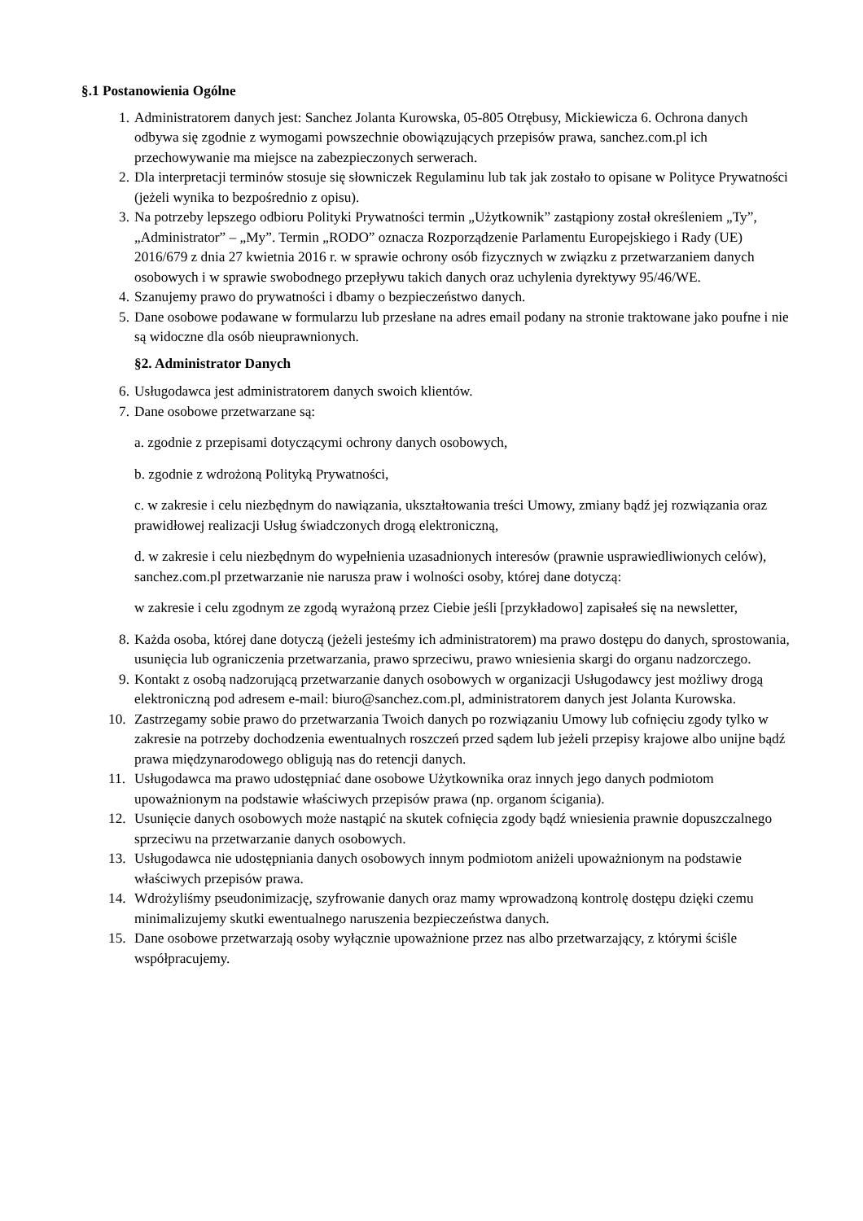§.1 Postanowienia Ogólne
1. Administratorem danych jest: Sanchez Jolanta Kurowska, 05-805 Otrębusy, Mickiewicza 6. Ochrona danych odbywa się zgodnie z wymogami powszechnie obowiązujących przepisów prawa, sanchez.com.pl ich przechowywanie ma miejsce na zabezpieczonych serwerach.
2. Dla interpretacji terminów stosuje się słowniczek Regulaminu lub tak jak zostało to opisane w Polityce Prywatności (jeżeli wynika to bezpośrednio z opisu).
3. Na potrzeby lepszego odbioru Polityki Prywatności termin „Użytkownik” zastąpiony został określeniem „Ty”, „Administrator” – „My”. Termin „RODO” oznacza Rozporządzenie Parlamentu Europejskiego i Rady (UE) 2016/679 z dnia 27 kwietnia 2016 r. w sprawie ochrony osób fizycznych w związku z przetwarzaniem danych osobowych i w sprawie swobodnego przepływu takich danych oraz uchylenia dyrektywy 95/46/WE.
4. Szanujemy prawo do prywatności i dbamy o bezpieczeństwo danych.
5. Dane osobowe podawane w formularzu lub przesłane na adres email podany na stronie traktowane jako poufne i nie są widoczne dla osób nieuprawnionych.
§2. Administrator Danych
6. Usługodawca jest administratorem danych swoich klientów.
7. Dane osobowe przetwarzane są:
a. zgodnie z przepisami dotyczącymi ochrony danych osobowych,
b. zgodnie z wdrożoną Polityką Prywatności,
c. w zakresie i celu niezbędnym do nawiązania, ukształtowania treści Umowy, zmiany bądź jej rozwiązania oraz prawidłowej realizacji Usług świadczonych drogą elektroniczną,
d. w zakresie i celu niezbędnym do wypełnienia uzasadnionych interesów (prawnie usprawiedliwionych celów), sanchez.com.pl przetwarzanie nie narusza praw i wolności osoby, której dane dotyczą:
w zakresie i celu zgodnym ze zgodą wyrażoną przez Ciebie jeśli [przykładowo] zapisałeś się na newsletter,
8. Każda osoba, której dane dotyczą (jeżeli jesteśmy ich administratorem) ma prawo dostępu do danych, sprostowania, usunięcia lub ograniczenia przetwarzania, prawo sprzeciwu, prawo wniesienia skargi do organu nadzorczego.
9. Kontakt z osobą nadzorującą przetwarzanie danych osobowych w organizacji Usługodawcy jest możliwy drogą elektroniczną pod adresem e-mail: biuro@sanchez.com.pl, administratorem danych jest Jolanta Kurowska.
10. Zastrzegamy sobie prawo do przetwarzania Twoich danych po rozwiązaniu Umowy lub cofnięciu zgody tylko w zakresie na potrzeby dochodzenia ewentualnych roszczeń przed sądem lub jeżeli przepisy krajowe albo unijne bądź prawa międzynarodowego obligują nas do retencji danych.
11. Usługodawca ma prawo udostępniać dane osobowe Użytkownika oraz innych jego danych podmiotom upoważnionym na podstawie właściwych przepisów prawa (np. organom ścigania).
12. Usunięcie danych osobowych może nastąpić na skutek cofnięcia zgody bądź wniesienia prawnie dopuszczalnego sprzeciwu na przetwarzanie danych osobowych.
13. Usługodawca nie udostępniania danych osobowych innym podmiotom aniżeli upoważnionym na podstawie właściwych przepisów prawa.
14. Wdrożyliśmy pseudonimizację, szyfrowanie danych oraz mamy wprowadzoną kontrolę dostępu dzięki czemu minimalizujemy skutki ewentualnego naruszenia bezpieczeństwa danych.
15. Dane osobowe przetwarzają osoby wyłącznie upoważnione przez nas albo przetwarzający, z którymi ściśle współpracujemy.